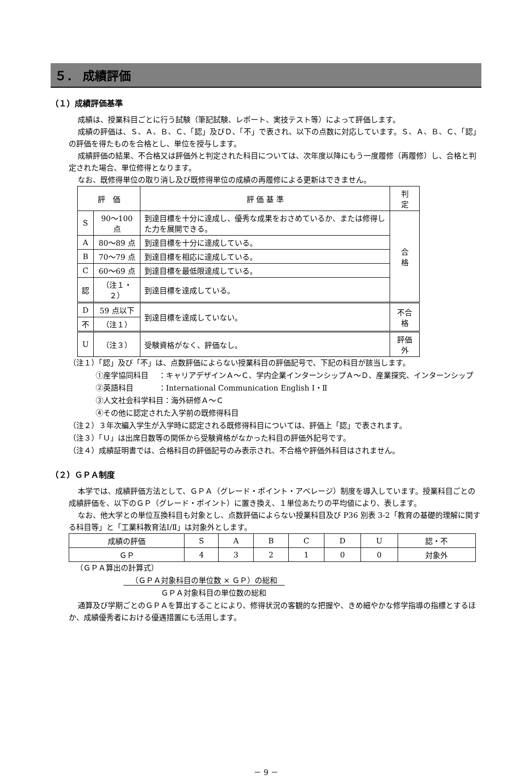５． 成績評価
（１）成績評価基準
成績は、授業科目ごとに行う試験（筆記試験、レポート、実技テスト等）によって評価します。
成績の評価は、Ｓ、Ａ、Ｂ、Ｃ、「認」及びＤ、「不」で表され、以下の点数に対応しています。Ｓ、Ａ、Ｂ、Ｃ、「認」の評価を得たものを合格とし、単位を授与します。
成績評価の結果、不合格又は評価外と判定された科目については、次年度以降にもう一度履修（再履修）し、合格と判定された場合、単位修得となります。
なお、既修得単位の取り消し及び既修得単位の成績の再履修による更新はできません。
| 評 価 | | 評 価 基 準 | 判 定 |
| --- | --- | --- | --- |
| S | 90～100 点 | 到達目標を十分に達成し、優秀な成果をおさめているか、または修得した力を展開できる。 | 合 格 |
| A | 80～89 点 | 到達目標を十分に達成している。 | |
| B | 70～79 点 | 到達目標を相応に達成している。 | |
| C | 60～69 点 | 到達目標を最低限達成している。 | |
| 認 | （注１・２） | 到達目標を達成している。 | |
| D | 59 点以下 | 到達目標を達成していない。 | 不合格 |
| 不 | （注１） | | |
| U | （注３） | 受験資格がなく、評価なし。 | 評価外 |
（注１）「認」及び「不」は、点数評価によらない授業科目の評価記号で、下記の科目が該当します。
①産学協同科目　 ：キャリアデザインＡ～Ｃ、学内企業インターンシップＡ～Ｄ、産業探究、インターンシップ
②英語科目　　　 ：International Communication English Ⅰ・Ⅱ
③人文社会科学科目：海外研修Ａ～Ｃ
④その他に認定された入学前の既修得科目
（注２）３年次編入学生が入学時に認定される既修得科目については、評価上「認」で表されます。
（注３）「Ｕ」は出席日数等の関係から受験資格がなかった科目の評価外記号です。
（注４）成績証明書では、合格科目の評価記号のみ表示され、不合格や評価外科目はされません。
（２）ＧＰＡ制度
本学では、成績評価方法として、ＧＰＡ（グレード・ポイント・アベレージ）制度を導入しています。授業科目ごとの成績評価を、以下のＧＰ（グレード・ポイント）に置き換え、１単位あたりの平均値により、表します。
なお、他大学との単位互換科目も対象とし、点数評価によらない授業科目及び P36 別表 3-2「教育の基礎的理解に関する科目等」と「工業科教育法Ⅰ/Ⅱ」は対象外とします。
| 成績の評価 | S | A | B | C | D | U | 認・不 |
| ＧＰ | 4 | 3 | 2 | 1 | 0 | 0 | 対象外 |
（ＧＰＡ算出の計算式）
（ＧＰＡ対象科目の単位数 × ＧＰ）の総和
ＧＰＡ対象科目の単位数の総和
通算及び学期ごとのＧＰＡを算出することにより、修得状況の客観的な把握や、きめ細やかな修学指導の指標とするほか、成績優秀者における優遇措置にも活用します。
－ 9 －